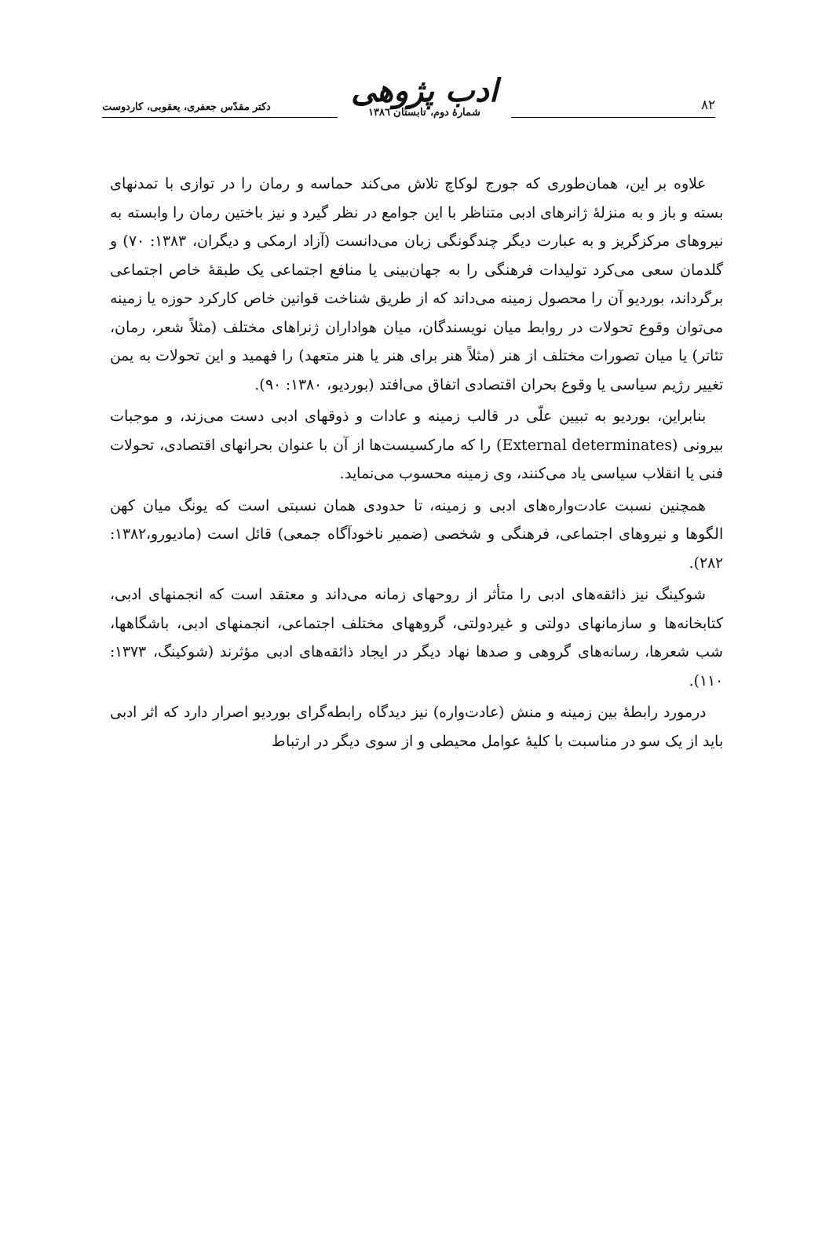۸۲
ادب پژوهی
شمارهٔ دوم، تابستان ۱۳۸٦
دکتر مقدّس جعفری، یعقوبی، کاردوست
علاوه بر این، همان‌طوری که جورج لوکاچ تلاش می‌کند حماسه و رمان را در توازی با تمدنهای بسته و باز و به منزلهٔ ژانرهای ادبی متناظر با این جوامع در نظر گیرد و نیز باختین رمان را وابسته به نیروهای مرکزگریز و به عبارت دیگر چندگونگی زبان می‌دانست (آزاد ارمکی و دیگران، ۱۳۸۳: ۷۰) و گلدمان سعی می‌کرد تولیدات فرهنگی را به جهان‌بینی یا منافع اجتماعی یک طبقهٔ خاص اجتماعی برگرداند، بوردیو آن را محصول زمینه می‌داند که از طریق شناخت قوانین خاص کارکرد حوزه یا زمینه می‌توان وقوع تحولات در روابط میان نویسندگان، میان هواداران ژنراهای مختلف (مثلاً شعر، رمان، تئاتر) یا میان تصورات مختلف از هنر (مثلاً هنر برای هنر یا هنر متعهد) را فهمید و این تحولات به یمن تغییر رژیم سیاسی یا وقوع بحران اقتصادی اتفاق می‌افتد (بوردیو، ۱۳۸۰: ۹۰).
بنابراین، بوردیو به تبیین علّی در قالب زمینه و عادات و ذوقهای ادبی دست می‌زند، و موجبات بیرونی (External determinates) را که مارکسیست‌ها از آن با عنوان بحرانهای اقتصادی، تحولات فنی یا انقلاب سیاسی یاد می‌کنند، وی زمینه محسوب می‌نماید.
همچنین نسبت عادت‌واره‌های ادبی و زمینه، تا حدودی همان نسبتی است که یونگ میان کهن الگوها و نیروهای اجتماعی، فرهنگی و شخصی (ضمیر ناخودآگاه جمعی) قائل است (مادیورو،۱۳۸۲: ۲۸۲).
شوکینگ نیز ذائقه‌های ادبی را متأثر از روحهای زمانه می‌داند و معتقد است که انجمنهای ادبی، کتابخانه‌ها و سازمانهای دولتی و غیردولتی، گروههای مختلف اجتماعی، انجمنهای ادبی، باشگاهها، شب شعرها، رسانه‌های گروهی و صدها نهاد دیگر در ایجاد ذائقه‌های ادبی مؤثرند (شوکینگ، ۱۳۷۳: ۱۱۰).
درمورد رابطهٔ بین زمینه و منش (عادت‌واره) نیز دیدگاه رابطه‌گرای بوردیو اصرار دارد که اثر ادبی باید از یک سو در مناسبت با کلیهٔ عوامل محیطی و از سوی دیگر در ارتباط